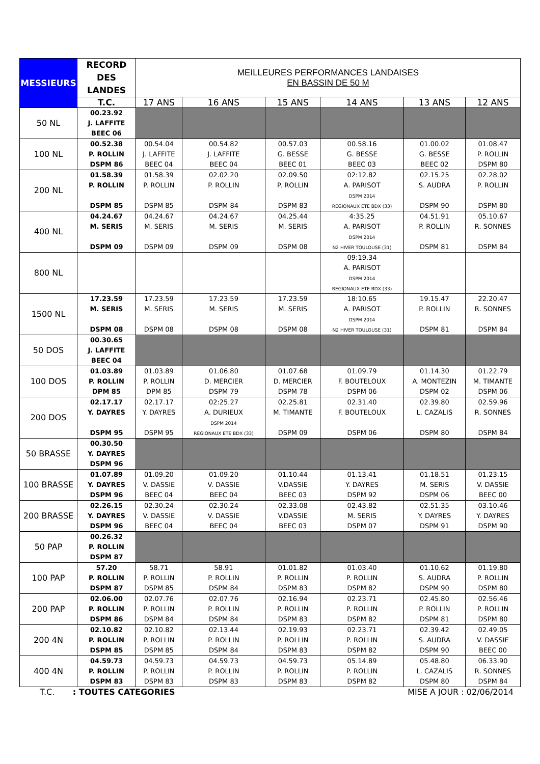| MESSIEURS | RECORD DES LANDES | MEILLEURES PERFORMANCES LANDAISES EN BASSIN DE 50 M | | | | | |
| --- | --- | --- | --- | --- | --- | --- | --- |
| | T.C. | 17 ANS | 16 ANS | 15 ANS | 14 ANS | 13 ANS | 12 ANS |
| 50 NL | 00.23.92 J. LAFFITE BEEC 06 | | | | | | |
| 100 NL | 00.52.38 P. ROLLIN DSPM 86 | 00.54.04 J. LAFFITE BEEC 04 | 00.54.82 J. LAFFITE BEEC 04 | 00.57.03 G. BESSE BEEC 01 | 00.58.16 G. BESSE BEEC 03 | 01.00.02 G. BESSE BEEC 02 | 01.08.47 P. ROLLIN DSPM 80 |
| 200 NL | 01.58.39 P. ROLLIN DSPM 85 | 01.58.39 P. ROLLIN DSPM 85 | 02.02.20 P. ROLLIN DSPM 84 | 02.09.50 P. ROLLIN DSPM 83 | 02:12.82 A. PARISOT DSPM 2014 REGIONAUX ETE BDX (33) | 02.15.25 S. AUDRA DSPM 90 | 02.28.02 P. ROLLIN DSPM 80 |
| 400 NL | 04.24.67 M. SERIS DSPM 09 | 04.24.67 M. SERIS DSPM 09 | 04.24.67 M. SERIS DSPM 09 | 04.25.44 M. SERIS DSPM 08 | 4:35.25 A. PARISOT DSPM 2014 N2 HIVER TOULOUSE (31) | 04.51.91 P. ROLLIN DSPM 81 | 05.10.67 R. SONNES DSPM 84 |
| 800 NL | | | | | 09:19.34 A. PARISOT DSPM 2014 REGIONAUX ETE BDX (33) | | |
| 1500 NL | 17.23.59 M. SERIS DSPM 08 | 17.23.59 M. SERIS DSPM 08 | 17.23.59 M. SERIS DSPM 08 | 17.23.59 M. SERIS DSPM 08 | 18:10.65 A. PARISOT DSPM 2014 N2 HIVER TOULOUSE (31) | 19.15.47 P. ROLLIN DSPM 81 | 22.20.47 R. SONNES DSPM 84 |
| 50 DOS | 00.30.65 J. LAFFITE BEEC 04 | | | | | | |
| 100 DOS | 01.03.89 P. ROLLIN DPM 85 | 01.03.89 P. ROLLIN DPM 85 | 01.06.80 D. MERCIER DSPM 79 | 01.07.68 D. MERCIER DSPM 78 | 01.09.79 F. BOUTELOUX DSPM 06 | 01.14.30 A. MONTEZIN DSPM 02 | 01.22.79 M. TIMANTE DSPM 06 |
| 200 DOS | 02.17.17 Y. DAYRES DSPM 95 | 02.17.17 Y. DAYRES DSPM 95 | 02:25.27 A. DURIEUX DSPM 2014 REGIONAUX ETE BDX (33) | 02.25.81 M. TIMANTE DSPM 09 | 02.31.40 F. BOUTELOUX DSPM 06 | 02.39.80 L. CAZALIS DSPM 80 | 02.59.96 R. SONNES DSPM 84 |
| 50 BRASSE | 00.30.50 Y. DAYRES DSPM 96 | | | | | | |
| 100 BRASSE | 01.07.89 Y. DAYRES DSPM 96 | 01.09.20 V. DASSIE BEEC 04 | 01.09.20 V. DASSIE BEEC 04 | 01.10.44 V.DASSIE BEEC 03 | 01.13.41 Y. DAYRES DSPM 92 | 01.18.51 M. SERIS DSPM 06 | 01.23.15 V. DASSIE BEEC 00 |
| 200 BRASSE | 02.26.15 Y. DAYRES DSPM 96 | 02.30.24 V. DASSIE BEEC 04 | 02.30.24 V. DASSIE BEEC 04 | 02.33.08 V.DASSIE BEEC 03 | 02.43.82 M. SERIS DSPM 07 | 02.51.35 Y. DAYRES DSPM 91 | 03.10.46 Y. DAYRES DSPM 90 |
| 50 PAP | 00.26.32 P. ROLLIN DSPM 87 | | | | | | |
| 100 PAP | 57.20 P. ROLLIN DSPM 87 | 58.71 P. ROLLIN DSPM 85 | 58.91 P. ROLLIN DSPM 84 | 01.01.82 P. ROLLIN DSPM 83 | 01.03.40 P. ROLLIN DSPM 82 | 01.10.62 S. AUDRA DSPM 90 | 01.19.80 P. ROLLIN DSPM 80 |
| 200 PAP | 02.06.00 P. ROLLIN DSPM 86 | 02.07.76 P. ROLLIN DSPM 84 | 02.07.76 P. ROLLIN DSPM 84 | 02.16.94 P. ROLLIN DSPM 83 | 02.23.71 P. ROLLIN DSPM 82 | 02.45.80 P. ROLLIN DSPM 81 | 02.56.46 P. ROLLIN DSPM 80 |
| 200 4N | 02.10.82 P. ROLLIN DSPM 85 | 02.10.82 P. ROLLIN DSPM 85 | 02.13.44 P. ROLLIN DSPM 84 | 02.19.93 P. ROLLIN DSPM 83 | 02.23.71 P. ROLLIN DSPM 82 | 02.39.42 S. AUDRA DSPM 90 | 02.49.05 V. DASSIE BEEC 00 |
| 400 4N | 04.59.73 P. ROLLIN DSPM 83 | 04.59.73 P. ROLLIN DSPM 83 | 04.59.73 P. ROLLIN DSPM 83 | 04.59.73 P. ROLLIN DSPM 83 | 05.14.89 P. ROLLIN DSPM 82 | 05.48.80 L. CAZALIS DSPM 80 | 06.33.90 R. SONNES DSPM 84 |
T.C. : TOUTES CATEGORIES MISE A JOUR : 02/06/2014